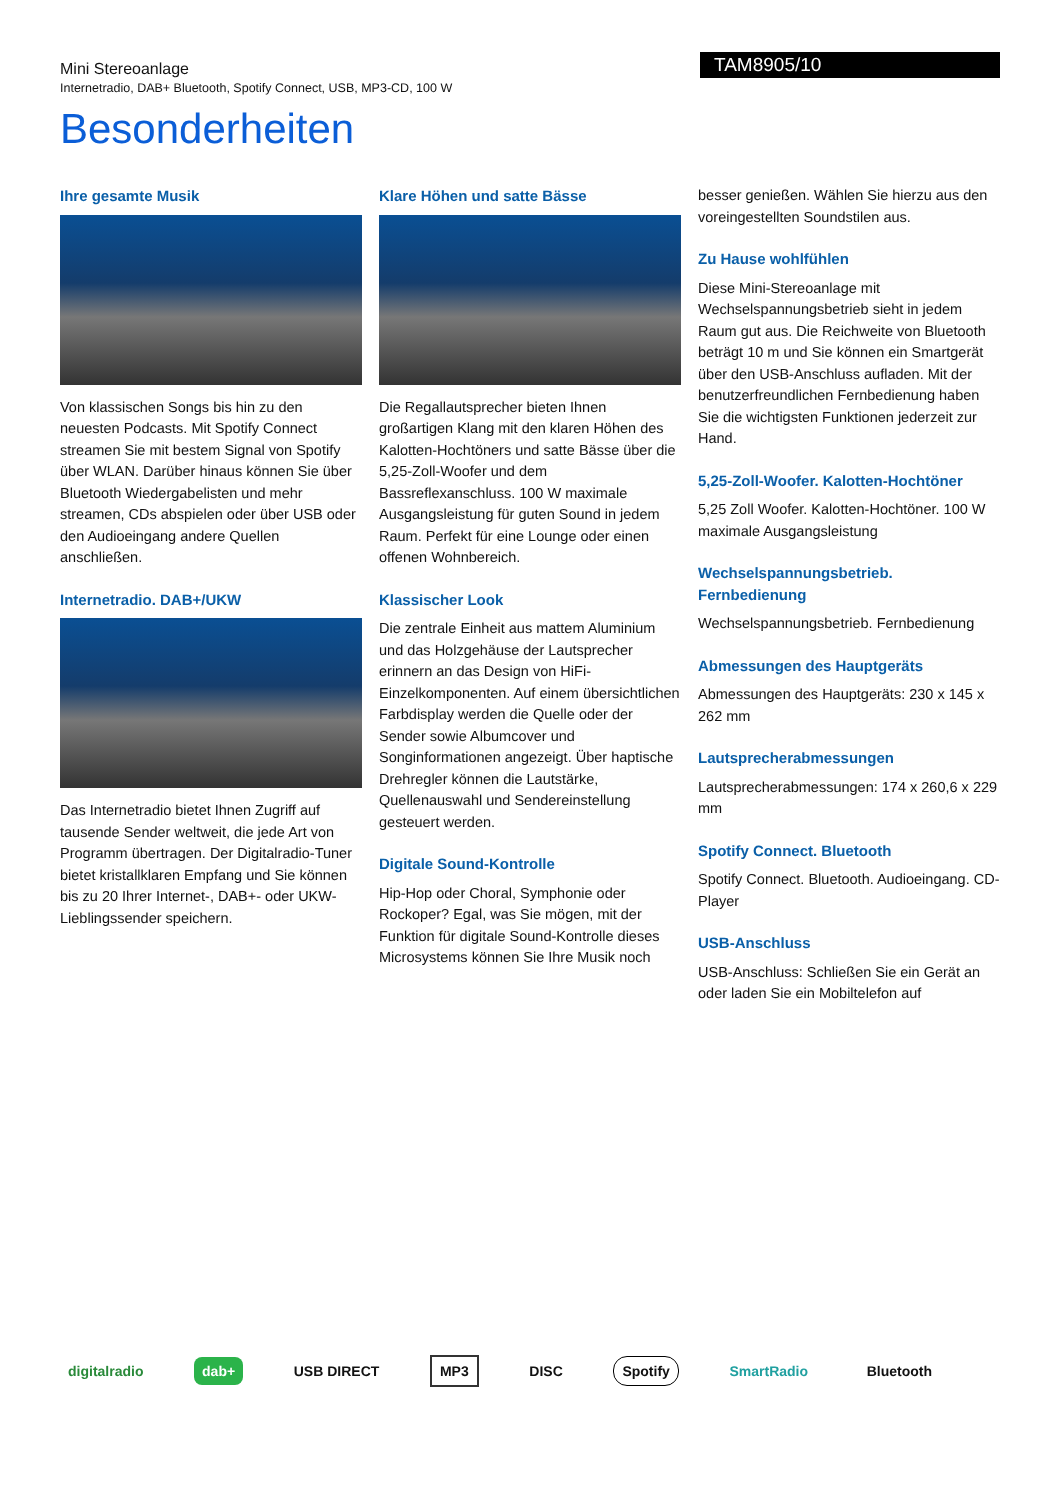Mini Stereoanlage
Internetradio, DAB+ Bluetooth, Spotify Connect, USB, MP3-CD, 100 W
TAM8905/10
Besonderheiten
Ihre gesamte Musik
Von klassischen Songs bis hin zu den neuesten Podcasts. Mit Spotify Connect streamen Sie mit bestem Signal von Spotify über WLAN. Darüber hinaus können Sie über Bluetooth Wiedergabelisten und mehr streamen, CDs abspielen oder über USB oder den Audioeingang andere Quellen anschließen.
Internetradio. DAB+/UKW
Das Internetradio bietet Ihnen Zugriff auf tausende Sender weltweit, die jede Art von Programm übertragen. Der Digitalradio-Tuner bietet kristallklaren Empfang und Sie können bis zu 20 Ihrer Internet-, DAB+- oder UKW-Lieblingssender speichern.
Klare Höhen und satte Bässe
Die Regallautsprecher bieten Ihnen großartigen Klang mit den klaren Höhen des Kalotten-Hochtöners und satte Bässe über die 5,25-Zoll-Woofer und dem Bassreflexanschluss. 100 W maximale Ausgangsleistung für guten Sound in jedem Raum. Perfekt für eine Lounge oder einen offenen Wohnbereich.
Klassischer Look
Die zentrale Einheit aus mattem Aluminium und das Holzgehäuse der Lautsprecher erinnern an das Design von HiFi-Einzelkomponenten. Auf einem übersichtlichen Farbdisplay werden die Quelle oder der Sender sowie Albumcover und Songinformationen angezeigt. Über haptische Drehregler können die Lautstärke, Quellenauswahl und Sendereinstellung gesteuert werden.
Digitale Sound-Kontrolle
Hip-Hop oder Choral, Symphonie oder Rockoper? Egal, was Sie mögen, mit der Funktion für digitale Sound-Kontrolle dieses Microsystems können Sie Ihre Musik noch
besser genießen. Wählen Sie hierzu aus den voreingestellten Soundstilen aus.
Zu Hause wohlfühlen
Diese Mini-Stereoanlage mit Wechselspannungsbetrieb sieht in jedem Raum gut aus. Die Reichweite von Bluetooth beträgt 10 m und Sie können ein Smartgerät über den USB-Anschluss aufladen. Mit der benutzerfreundlichen Fernbedienung haben Sie die wichtigsten Funktionen jederzeit zur Hand.
5,25-Zoll-Woofer. Kalotten-Hochtöner
5,25 Zoll Woofer. Kalotten-Hochtöner. 100 W maximale Ausgangsleistung
Wechselspannungsbetrieb. Fernbedienung
Wechselspannungsbetrieb. Fernbedienung
Abmessungen des Hauptgeräts
Abmessungen des Hauptgeräts: 230 x 145 x 262 mm
Lautsprecherabmessungen
Lautsprecherabmessungen: 174 x 260,6 x 229 mm
Spotify Connect. Bluetooth
Spotify Connect. Bluetooth. Audioeingang. CD-Player
USB-Anschluss
USB-Anschluss: Schließen Sie ein Gerät an oder laden Sie ein Mobiltelefon auf
digitalradio dab+ USB DIRECT MP3 DISC Spotify SmartRadio Bluetooth